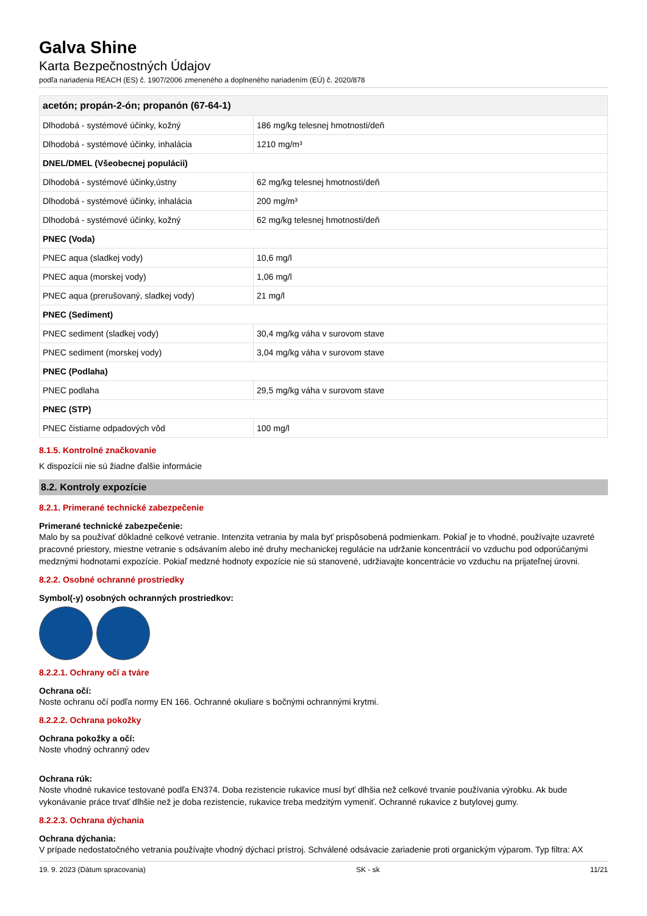Galva Shine
Karta Bezpečnostných Údajov
podľa nariadenia REACH (ES) č. 1907/2006 zmeneného a doplneného nariadením (EÚ) č. 2020/878
| acetón; propán-2-ón; propanón (67-64-1) | |
| --- | --- |
| Dlhodobá - systémové účinky, kožný | 186 mg/kg telesnej hmotnosti/deň |
| Dlhodobá - systémové účinky, inhalácia | 1210 mg/m³ |
| DNEL/DMEL (Všeobecnej populácii) | |
| Dlhodobá - systémové účinky,ústny | 62 mg/kg telesnej hmotnosti/deň |
| Dlhodobá - systémové účinky, inhalácia | 200 mg/m³ |
| Dlhodobá - systémové účinky, kožný | 62 mg/kg telesnej hmotnosti/deň |
| PNEC (Voda) | |
| PNEC aqua (sladkej vody) | 10,6 mg/l |
| PNEC aqua (morskej vody) | 1,06 mg/l |
| PNEC aqua (prerušovaný, sladkej vody) | 21 mg/l |
| PNEC (Sediment) | |
| PNEC sediment (sladkej vody) | 30,4 mg/kg váha v surovom stave |
| PNEC sediment (morskej vody) | 3,04 mg/kg váha v surovom stave |
| PNEC (Podlaha) | |
| PNEC podlaha | 29,5 mg/kg váha v surovom stave |
| PNEC (STP) | |
| PNEC čistiarne odpadových vôd | 100 mg/l |
8.1.5. Kontrolné značkovanie
K dispozícii nie sú žiadne ďalšie informácie
8.2. Kontroly expozície
8.2.1. Primerané technické zabezpečenie
Primerané technické zabezpečenie:
Malo by sa používať dôkladné celkové vetranie. Intenzita vetrania by mala byť prispôsobená podmienkam. Pokiaľ je to vhodné, používajte uzavreté pracovné priestory, miestne vetranie s odsávaním alebo iné druhy mechanickej regulácie na udržanie koncentrácií vo vzduchu pod odporúčanými medznými hodnotami expozície. Pokiaľ medzné hodnoty expozície nie sú stanovené, udržiavajte koncentrácie vo vzduchu na prijateľnej úrovni.
8.2.2. Osobné ochranné prostriedky
Symbol(-y) osobných ochranných prostriedkov:
8.2.2.1. Ochrany očí a tváre
Ochrana očí:
Noste ochranu očí podľa normy EN 166. Ochranné okuliare s bočnými ochrannými krytmi.
8.2.2.2. Ochrana pokožky
Ochrana pokožky a očí:
Noste vhodný ochranný odev
Ochrana rúk:
Noste vhodné rukavice testované podľa EN374. Doba rezistencie rukavice musí byť dlhšia než celkové trvanie používania výrobku. Ak bude vykonávanie práce trvať dlhšie než je doba rezistencie, rukavice treba medzitým vymeniť. Ochranné rukavice z butylovej gumy.
8.2.2.3. Ochrana dýchania
Ochrana dýchania:
V prípade nedostatočného vetrania používajte vhodný dýchací prístroj. Schválené odsávacie zariadenie proti organickým výparom. Typ filtra: AX
19. 9. 2023 (Dátum spracovania) SK - sk 11/21